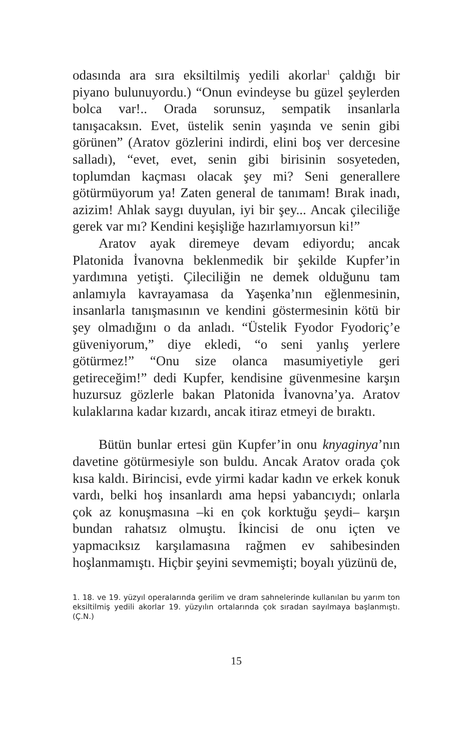odasında ara sıra eksiltilmiş yedili akorlar<sup>1</sup> çaldığı bir piyano bulunuyordu.) “Onun evindeyse bu güzel şeylerden bolca var!.. Orada sorunsuz, sempatik insanlarla tanışacaksın. Evet, üstelik senin yaşında ve senin gibi görünen” (Aratov gözlerini indirdi, elini boş ver dercesine salladı), “evet, evet, senin gibi birisinin sosyeteden, toplumdan kaçması olacak şey mi? Seni generallere götürmüyorum ya! Zaten general de tanımam! Bırak inadı, azizim! Ahlak saygı duyulan, iyi bir şey... Ancak çileciliğe gerek var mı? Kendini keşişliğe hazırlamıyorsun ki!”
Aratov ayak diremeye devam ediyordu; ancak Platonida İvanovna beklenmedik bir şekilde Kupfer’in yardımına yetişti. Çileciliğin ne demek olduğunu tam anlamıyla kavrayamasa da Yaşenka’nın eğlenmesinin, insanlarla tanışmasının ve kendini göstermesinin kötü bir şey olmadığını o da anladı. “Üstelik Fyodor Fyodoriç’e güveniyorum,” diye ekledi, “o seni yanlış yerlere götürmez!” “Onu size olanca masumiyetiyle geri getireceğim!” dedi Kupfer, kendisine güvenmesine karşın huzursuz gözlerle bakan Platonida İvanovna’ya. Aratov kulaklarına kadar kızardı, ancak itiraz etmeyi de bıraktı.
Bütün bunlar ertesi gün Kupfer’in onu knyaginya’nın davetine götürmesiyle son buldu. Ancak Aratov orada çok kısa kaldı. Birincisi, evde yirmi kadar kadın ve erkek konuk vardı, belki hoş insanlardı ama hepsi yabancıydı; onlarla çok az konuşmasına –ki en çok korktuğu şeydi– karşın bundan rahatsız olmuştu. İkincisi de onu içten ve yapmacıksız karşılamasına rağmen ev sahibesinden hoşlanmamıştı. Hiçbir şeyini sevmemişti; boyalı yüzünü de,
1. 18. ve 19. yüzyıl operalarında gerilim ve dram sahnelerinde kullanılan bu yarım ton eksiltilmiş yedili akorlar 19. yüzyılın ortalarında çok sıradan sayılmaya başlanmıştı. (Ç.N.)
15